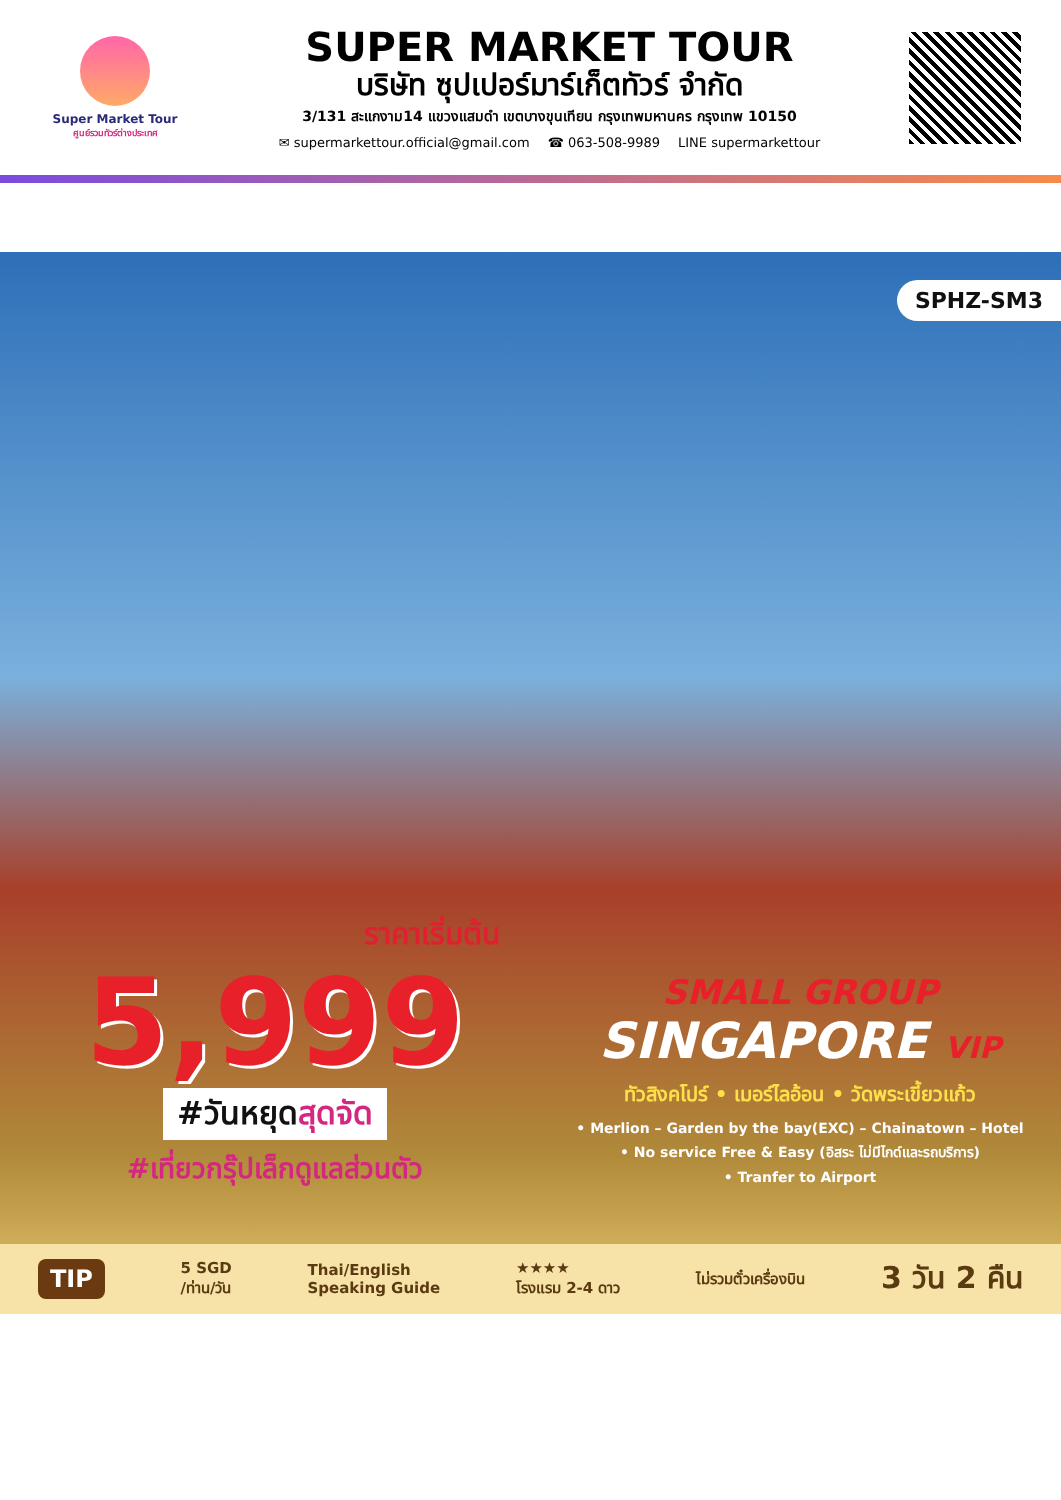Super Market Tour
ศูนย์รวมทัวร์ต่างประเทศ
SUPER MARKET TOUR
บริษัท ซุปเปอร์มาร์เก็ตทัวร์ จำกัด
3/131 สะแกงาม14 แขวงแสมดำ เขตบางขุนเทียน กรุงเทพมหานคร กรุงเทพ 10150
✉ supermarkettour.official@gmail.com ☎ 063-508-9989 LINE supermarkettour
SPHZ-SM3
ราคาเริ่มต้น
5,999
#วันหยุดสุดจัด
#เที่ยวกรุ๊ปเล็กดูแลส่วนตัว
SMALL GROUP
SINGAPORE VIP
ทัวสิงคโปร์ • เมอร์ไลอ้อน • วัดพระเขี้ยวแก้ว
• Merlion – Garden by the bay(EXC) – Chainatown – Hotel
• No service Free & Easy (อิสระ ไม่มีไกด์และรถบริการ)
• Tranfer to Airport
TIP 5 SGD
/ท่าน/วัน Thai/English
Speaking Guide ★★★★
โรงแรม 2-4 ดาว ไม่รวมตั๋วเครื่องบิน 3 วัน 2 คืน